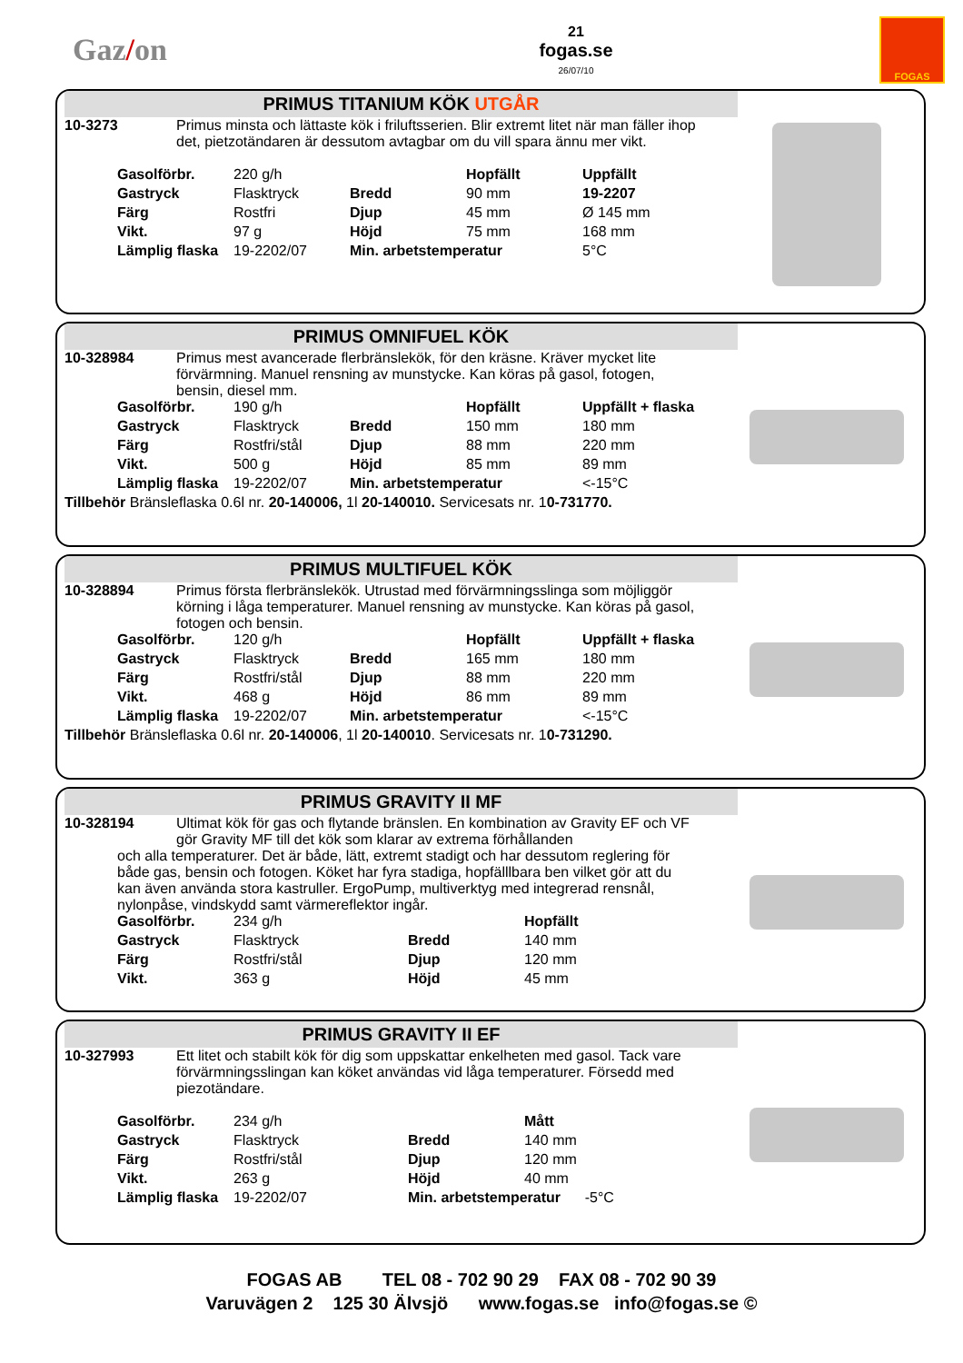Gaz/on
21
fogas.se
26/07/10
FOGAS
PRIMUS TITANIUM KÖK UTGÅR
10-3273 Primus minsta och lättaste kök i friluftsserien. Blir extremt litet när man fäller ihop det, pietzotändaren är dessutom avtagbar om du vill spara ännu mer vikt.
| Gasolförbr. | 220 g/h | | Hopfällt | Uppfällt |
| Gastryck | Flasktryck | Bredd | 90 mm | 19-2207 |
| Färg | Rostfri | Djup | 45 mm | Ø 145 mm |
| Vikt. | 97 g | Höjd | 75 mm | 168 mm |
| Lämplig flaska | 19-2202/07 | Min. arbetstemperatur | | 5°C |
PRIMUS OMNIFUEL KÖK
10-328984 Primus mest avancerade flerbränslekök, för den kräsne. Kräver mycket lite förvärmning. Manuel rensning av munstycke. Kan köras på gasol, fotogen, bensin, diesel mm.
| Gasolförbr. | 190 g/h | | Hopfällt | Uppfällt + flaska |
| Gastryck | Flasktryck | Bredd | 150 mm | 180 mm |
| Färg | Rostfri/stål | Djup | 88 mm | 220 mm |
| Vikt. | 500 g | Höjd | 85 mm | 89 mm |
| Lämplig flaska | 19-2202/07 | Min. arbetstemperatur | | <-15°C |
Tillbehör Bränsleflaska 0.6l nr. 20-140006, 1l 20-140010. Servicesats nr. 10-731770.
PRIMUS MULTIFUEL KÖK
10-328894 Primus första flerbränslekök. Utrustad med förvärmningsslinga som möjliggör körning i låga temperaturer. Manuel rensning av munstycke. Kan köras på gasol, fotogen och bensin.
| Gasolförbr. | 120 g/h | | Hopfällt | Uppfällt + flaska |
| Gastryck | Flasktryck | Bredd | 165 mm | 180 mm |
| Färg | Rostfri/stål | Djup | 88 mm | 220 mm |
| Vikt. | 468 g | Höjd | 86 mm | 89 mm |
| Lämplig flaska | 19-2202/07 | Min. arbetstemperatur | | <-15°C |
Tillbehör Bränsleflaska 0.6l nr. 20-140006, 1l 20-140010. Servicesats nr. 10-731290.
PRIMUS GRAVITY II MF
10-328194 Ultimat kök för gas och flytande bränslen. En kombination av Gravity EF och VF gör Gravity MF till det kök som klarar av extrema förhållanden
och alla temperaturer. Det är både, lätt, extremt stadigt och har dessutom reglering för både gas, bensin och fotogen. Köket har fyra stadiga, hopfälllbara ben vilket gör att du kan även använda stora kastruller. ErgoPump, multiverktyg med integrerad rensnål, nylonpåse, vindskydd samt värmereflektor ingår.
| Gasolförbr. | 234 g/h | | Hopfällt |
| Gastryck | Flasktryck | Bredd | 140 mm |
| Färg | Rostfri/stål | Djup | 120 mm |
| Vikt. | 363 g | Höjd | 45 mm |
PRIMUS GRAVITY II EF
10-327993 Ett litet och stabilt kök för dig som uppskattar enkelheten med gasol. Tack vare förvärmningsslingan kan köket användas vid låga temperaturer. Försedd med piezotändare.
| Gasolförbr. | 234 g/h | | Mått |
| Gastryck | Flasktryck | Bredd | 140 mm |
| Färg | Rostfri/stål | Djup | 120 mm |
| Vikt. | 263 g | Höjd | 40 mm |
| Lämplig flaska | 19-2202/07 | Min. arbetstemperatur -5°C | |
FOGAS AB TEL 08 - 702 90 29 FAX 08 - 702 90 39
Varuvägen 2 125 30 Älvsjö www.fogas.se info@fogas.se ©